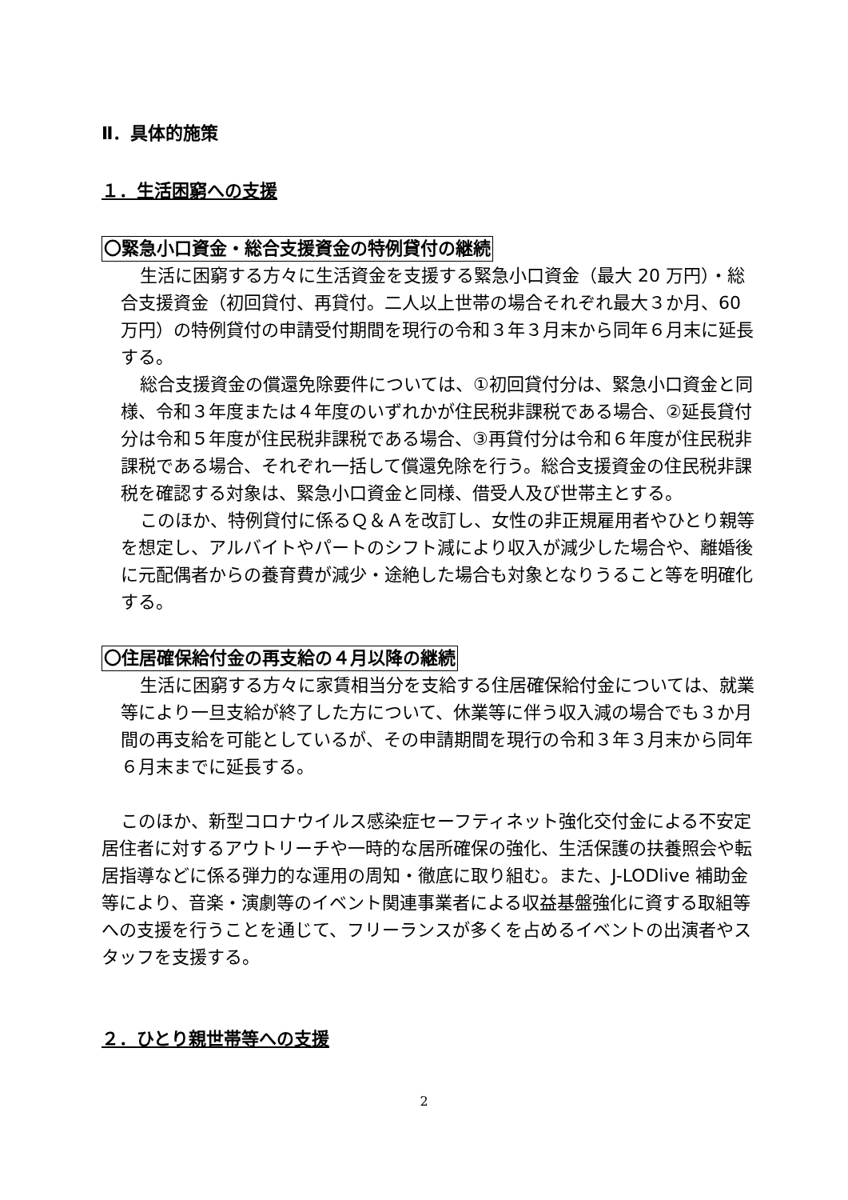Ⅱ．具体的施策
１．生活困窮への支援
〇緊急小口資金・総合支援資金の特例貸付の継続
生活に困窮する方々に生活資金を支援する緊急小口資金（最大 20 万円）・総合支援資金（初回貸付、再貸付。二人以上世帯の場合それぞれ最大３か月、60 万円）の特例貸付の申請受付期間を現行の令和３年３月末から同年６月末に延長する。
総合支援資金の償還免除要件については、①初回貸付分は、緊急小口資金と同様、令和３年度または４年度のいずれかが住民税非課税である場合、②延長貸付分は令和５年度が住民税非課税である場合、③再貸付分は令和６年度が住民税非課税である場合、それぞれ一括して償還免除を行う。総合支援資金の住民税非課税を確認する対象は、緊急小口資金と同様、借受人及び世帯主とする。
このほか、特例貸付に係るＱ＆Ａを改訂し、女性の非正規雇用者やひとり親等を想定し、アルバイトやパートのシフト減により収入が減少した場合や、離婚後に元配偶者からの養育費が減少・途絶した場合も対象となりうること等を明確化する。
〇住居確保給付金の再支給の４月以降の継続
生活に困窮する方々に家賃相当分を支給する住居確保給付金については、就業等により一旦支給が終了した方について、休業等に伴う収入減の場合でも３か月間の再支給を可能としているが、その申請期間を現行の令和３年３月末から同年６月末までに延長する。
このほか、新型コロナウイルス感染症セーフティネット強化交付金による不安定居住者に対するアウトリーチや一時的な居所確保の強化、生活保護の扶養照会や転居指導などに係る弾力的な運用の周知・徹底に取り組む。また、J-LODlive 補助金等により、音楽・演劇等のイベント関連事業者による収益基盤強化に資する取組等への支援を行うことを通じて、フリーランスが多くを占めるイベントの出演者やスタッフを支援する。
２．ひとり親世帯等への支援
2